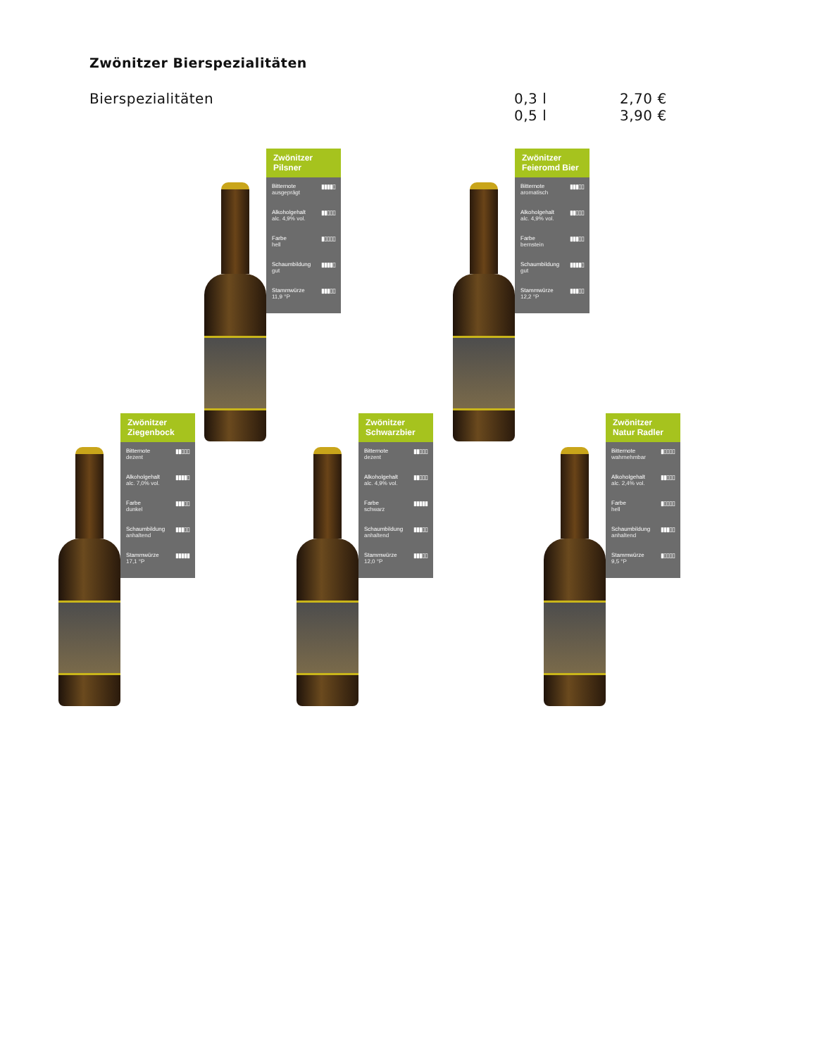Zwönitzer Bierspezialitäten
Bierspezialitäten 0,3 l
0,5 l
2,70 €
3,90 €
Zwönitzer
Pilsner
Bitternote
ausgeprägt
▮▮▮▮▯
Alkoholgehalt
alc. 4,9% vol.
▮▮▯▯▯
Farbe
hell
▮▯▯▯▯
Schaumbildung
gut
▮▮▮▮▯
Stammwürze
11,9 °P
▮▮▮▯▯
Zwönitzer
Feieromd Bier
Bitternote
aromatisch
▮▮▮▯▯
Alkoholgehalt
alc. 4,9% vol.
▮▮▯▯▯
Farbe
bernstein
▮▮▮▯▯
Schaumbildung
gut
▮▮▮▮▯
Stammwürze
12,2 °P
▮▮▮▯▯
Zwönitzer
Ziegenbock
Bitternote
dezent
▮▮▯▯▯
Alkoholgehalt
alc. 7,0% vol.
▮▮▮▮▯
Farbe
dunkel
▮▮▮▯▯
Schaumbildung
anhaltend
▮▮▮▯▯
Stammwürze
17,1 °P
▮▮▮▮▮
Zwönitzer
Schwarzbier
Bitternote
dezent
▮▮▯▯▯
Alkoholgehalt
alc. 4,9% vol.
▮▮▯▯▯
Farbe
schwarz
▮▮▮▮▮
Schaumbildung
anhaltend
▮▮▮▯▯
Stammwürze
12,0 °P
▮▮▮▯▯
Zwönitzer
Natur Radler
Bitternote
wahrnehmbar
▮▯▯▯▯
Alkoholgehalt
alc. 2,4% vol.
▮▮▯▯▯
Farbe
hell
▮▯▯▯▯
Schaumbildung
anhaltend
▮▮▮▯▯
Stammwürze
9,5 °P
▮▯▯▯▯